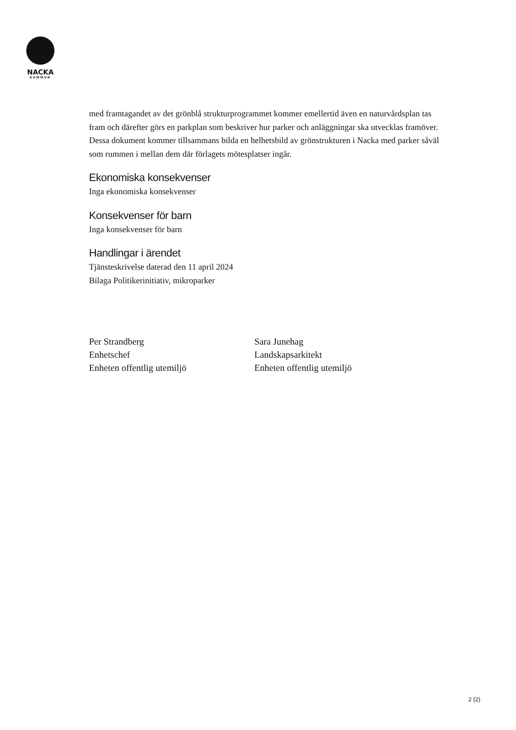NACKA
KOMMUN
med framtagandet av det grönblå strukturprogrammet kommer emellertid även en naturvårdsplan tas fram och därefter görs en parkplan som beskriver hur parker och anläggningar ska utvecklas framöver. Dessa dokument kommer tillsammans bilda en helhetsbild av grönstrukturen i Nacka med parker såväl som rummen i mellan dem där förlagets mötesplatser ingår.
Ekonomiska konsekvenser
Inga ekonomiska konsekvenser
Konsekvenser för barn
Inga konsekvenser för barn
Handlingar i ärendet
Tjänsteskrivelse daterad den 11 april 2024
Bilaga Politikerinitiativ, mikroparker
Per Strandberg
Enhetschef
Enheten offentlig utemiljö
Sara Junehag
Landskapsarkitekt
Enheten offentlig utemiljö
2 (2)